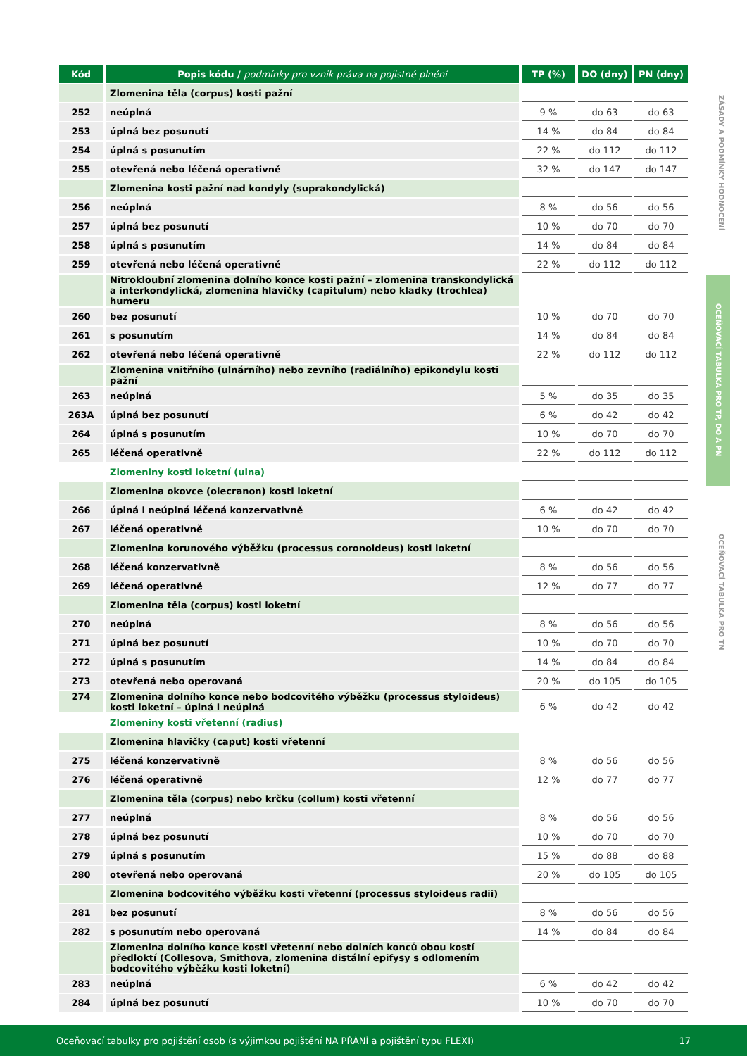ZÁSADY A PODMÍNKY HODNOCENÍ
OCEŇOVACÍ TABULKA PRO TP, DO A PN
OCEŇOVACÍ TABULKA PRO TN
| Kód | Popis kódu / podmínky pro vznik práva na pojistné plnění | TP (%) | DO (dny) | PN (dny) |
| --- | --- | --- | --- | --- |
| | Zlomenina těla (corpus) kosti pažní | | | |
| 252 | neúplná | 9 % | do 63 | do 63 |
| 253 | úplná bez posunutí | 14 % | do 84 | do 84 |
| 254 | úplná s posunutím | 22 % | do 112 | do 112 |
| 255 | otevřená nebo léčená operativně | 32 % | do 147 | do 147 |
| | Zlomenina kosti pažní nad kondyly (suprakondylická) | | | |
| 256 | neúplná | 8 % | do 56 | do 56 |
| 257 | úplná bez posunutí | 10 % | do 70 | do 70 |
| 258 | úplná s posunutím | 14 % | do 84 | do 84 |
| 259 | otevřená nebo léčená operativně | 22 % | do 112 | do 112 |
| | Nitrokloubní zlomenina dolního konce kosti pažní – zlomenina transkondylická a interkondylická, zlomenina hlavičky (capitulum) nebo kladky (trochlea) humeru | | | |
| 260 | bez posunutí | 10 % | do 70 | do 70 |
| 261 | s posunutím | 14 % | do 84 | do 84 |
| 262 | otevřená nebo léčená operativně | 22 % | do 112 | do 112 |
| | Zlomenina vnitřního (ulnárního) nebo zevního (radiálního) epikondylu kosti pažní | | | |
| 263 | neúplná | 5 % | do 35 | do 35 |
| 263A | úplná bez posunutí | 6 % | do 42 | do 42 |
| 264 | úplná s posunutím | 10 % | do 70 | do 70 |
| 265 | léčená operativně | 22 % | do 112 | do 112 |
| | Zlomeniny kosti loketní (ulna) | | | |
| | Zlomenina okovce (olecranon) kosti loketní | | | |
| 266 | úplná i neúplná léčená konzervativně | 6 % | do 42 | do 42 |
| 267 | léčená operativně | 10 % | do 70 | do 70 |
| | Zlomenina korunového výběžku (processus coronoideus) kosti loketní | | | |
| 268 | léčená konzervativně | 8 % | do 56 | do 56 |
| 269 | léčená operativně | 12 % | do 77 | do 77 |
| | Zlomenina těla (corpus) kosti loketní | | | |
| 270 | neúplná | 8 % | do 56 | do 56 |
| 271 | úplná bez posunutí | 10 % | do 70 | do 70 |
| 272 | úplná s posunutím | 14 % | do 84 | do 84 |
| 273 | otevřená nebo operovaná | 20 % | do 105 | do 105 |
| 274 | Zlomenina dolního konce nebo bodcovitého výběžku (processus styloideus) kosti loketní – úplná i neúplná | 6 % | do 42 | do 42 |
| | Zlomeniny kosti vřetenní (radius) | | | |
| | Zlomenina hlavičky (caput) kosti vřetenní | | | |
| 275 | léčená konzervativně | 8 % | do 56 | do 56 |
| 276 | léčená operativně | 12 % | do 77 | do 77 |
| | Zlomenina těla (corpus) nebo krčku (collum) kosti vřetenní | | | |
| 277 | neúplná | 8 % | do 56 | do 56 |
| 278 | úplná bez posunutí | 10 % | do 70 | do 70 |
| 279 | úplná s posunutím | 15 % | do 88 | do 88 |
| 280 | otevřená nebo operovaná | 20 % | do 105 | do 105 |
| | Zlomenina bodcovitého výběžku kosti vřetenní (processus styloideus radii) | | | |
| 281 | bez posunutí | 8 % | do 56 | do 56 |
| 282 | s posunutím nebo operovaná | 14 % | do 84 | do 84 |
| | Zlomenina dolního konce kosti vřetenní nebo dolních konců obou kostí předloktí (Collesova, Smithova, zlomenina distální epifysy s odlomením bodcovitého výběžku kosti loketní) | | | |
| 283 | neúplná | 6 % | do 42 | do 42 |
| 284 | úplná bez posunutí | 10 % | do 70 | do 70 |
Oceňovací tabulky pro pojištění osob (s výjimkou pojištění NA PŘÁNÍ a pojištění typu FLEXI) 17